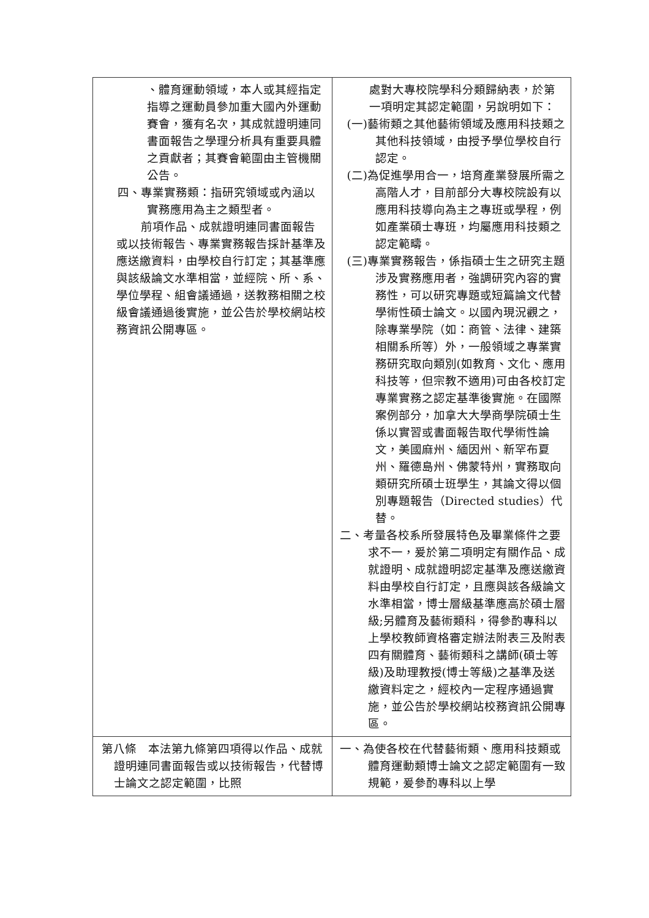| 、體育運動領域，本人或其經指定指導之運動員參加重大國內外運動賽會，獲有名次，其成就證明連同書面報告之學理分析具有重要具體之貢獻者；其賽會範圍由主管機關公告。 四、專業實務類：指研究領域或內涵以實務應用為主之類型者。 前項作品、成就證明連同書面報告或以技術報告、專業實務報告採計基準及應送繳資料，由學校自行訂定；其基準應與該級論文水準相當，並經院、所、系、學位學程、組會議通過，送教務相關之校級會議通過後實施，並公告於學校網站校務資訊公開專區。 | 處對大專校院學科分類歸納表，於第一項明定其認定範圍，另說明如下： (一)藝術類之其他藝術領域及應用科技類之其他科技領域，由授予學位學校自行認定。 (二)為促進學用合一，培育產業發展所需之高階人才，目前部分大專校院設有以應用科技導向為主之專班或學程，例如產業碩士專班，均屬應用科技類之認定範疇。 (三)專業實務報告，係指碩士生之研究主題涉及實務應用者，強調研究內容的實務性，可以研究專題或短篇論文代替學術性碩士論文。以國內現況觀之，除專業學院（如：商管、法律、建築相關系所等）外，一般領域之專業實務研究取向類別(如教育、文化、應用科技等，但宗教不適用)可由各校訂定專業實務之認定基準後實施。在國際案例部分，加拿大大學商學院碩士生係以實習或書面報告取代學術性論文，美國麻州、緬因州、新罕布夏州、羅德島州、佛蒙特州，實務取向類研究所碩士班學生，其論文得以個別專題報告（Directed studies）代替。 二、考量各校系所發展特色及畢業條件之要求不一，爰於第二項明定有關作品、成就證明、成就證明認定基準及應送繳資料由學校自行訂定，且應與該各級論文水準相當，博士層級基準應高於碩士層級;另體育及藝術類科，得參酌專科以上學校教師資格審定辦法附表三及附表四有關體育、藝術類科之講師(碩士等級)及助理教授(博士等級)之基準及送繳資料定之，經校內一定程序通過實施，並公告於學校網站校務資訊公開專區。 |
| 第八條 本法第九條第四項得以作品、成就證明連同書面報告或以技術報告，代替博士論文之認定範圍，比照 | 一、為使各校在代替藝術類、應用科技類或體育運動類博士論文之認定範圍有一致規範，爰參酌專科以上學 |